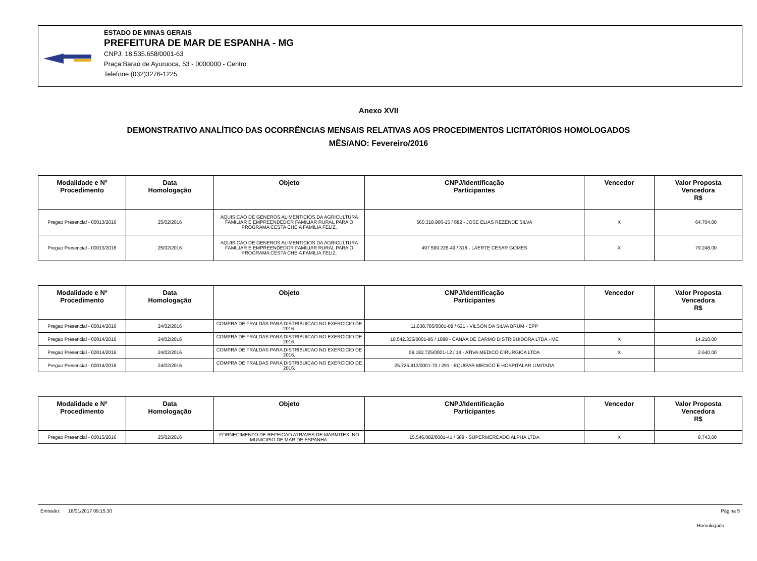ESTADO DE MINAS GERAIS
PREFEITURA DE MAR DE ESPANHA - MG
CNPJ: 18.535.658/0001-63
Praça Barao de Ayuruoca, 53 - 0000000 - Centro
Telefone (032)3276-1225
Anexo XVII
DEMONSTRATIVO ANALÍTICO DAS OCORRÊNCIAS MENSAIS RELATIVAS AOS PROCEDIMENTOS LICITATÓRIOS HOMOLOGADOS
MÊS/ANO: Fevereiro/2016
| Modalidade e Nº Procedimento | Data Homologação | Objeto | CNPJ/Identificação Participantes | Vencedor | Valor Proposta Vencedora R$ |
| --- | --- | --- | --- | --- | --- |
| Pregao Presencial - 00013/2016 | 25/02/2016 | AQUISICAO DE GENEROS ALIMENTICIOS DA AGRICULTURA FAMILIAR E EMPREENDEDOR FAMILIAR RURAL PARA O PROGRAMA CESTA CHEIA FAMILIA FELIZ. | 560.318.906-15 / 882 - JOSE ELIAS REZENDE SILVA | X | 64.704,00 |
| Pregao Presencial - 00013/2016 | 25/02/2016 | AQUISICAO DE GENEROS ALIMENTICIOS DA AGRICULTURA FAMILIAR E EMPREENDEDOR FAMILIAR RURAL PARA O PROGRAMA CESTA CHEIA FAMILIA FELIZ. | 497.599.226-49 / 318 - LAERTE CESAR GOMES | X | 79.248,00 |
| Modalidade e Nº Procedimento | Data Homologação | Objeto | CNPJ/Identificação Participantes | Vencedor | Valor Proposta Vencedora R$ |
| --- | --- | --- | --- | --- | --- |
| Pregao Presencial - 00014/2016 | 24/02/2016 | COMPRA DE FRALDAS PARA DISTRIBUICAO NO EXERCICIO DE 2016. | 11.038.785/0001-08 / 621 - VILSON DA SILVA BRUM - EPP | | |
| Pregao Presencial - 00014/2016 | 24/02/2016 | COMPRA DE FRALDAS PARA DISTRIBUICAO NO EXERCICIO DE 2016. | 10.542.335/0001-95 / 1088 - CANAA DE CARMO DISTRIBUIDORA LTDA - ME | X | 14.210,00 |
| Pregao Presencial - 00014/2016 | 24/02/2016 | COMPRA DE FRALDAS PARA DISTRIBUICAO NO EXERCICIO DE 2016. | 09.182.725/0001-12 / 14 - ATIVA MEDICO CIRURGICA LTDA | X | 2.640,00 |
| Pregao Presencial - 00014/2016 | 24/02/2016 | COMPRA DE FRALDAS PARA DISTRIBUICAO NO EXERCICIO DE 2016. | 25.725.813/0001-70 / 291 - EQUIPAR MEDICO E HOSPITALAR LIMITADA | | |
| Modalidade e Nº Procedimento | Data Homologação | Objeto | CNPJ/Identificação Participantes | Vencedor | Valor Proposta Vencedora R$ |
| --- | --- | --- | --- | --- | --- |
| Pregao Presencial - 00015/2016 | 25/02/2016 | FORNECIMENTO DE REFEICAO ATRAVES DE MARMITEX, NO MUNICIPIO DE MAR DE ESPANHA. | 15.546.082/0001-41 / 588 - SUPERMERCADO ALPHA LTDA | X | 8.743,00 |
Emissão: 18/01/2017 09:15:30 Página 5
Homologado